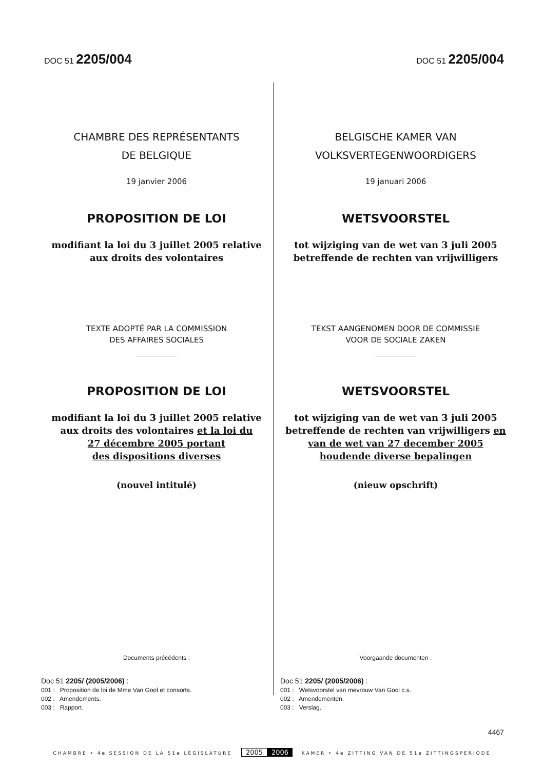DOC 51 2205/004
DOC 51 2205/004
CHAMBRE DES REPRÉSENTANTS
DE BELGIQUE
19 janvier 2006
PROPOSITION DE LOI
modifiant la loi du 3 juillet 2005 relative aux droits des volontaires
TEXTE ADOPTÉ PAR LA COMMISSION
DES AFFAIRES SOCIALES
PROPOSITION DE LOI
modifiant la loi du 3 juillet 2005 relative aux droits des volontaires et la loi du
27 décembre 2005 portant
des dispositions diverses
(nouvel intitulé)
Documents précédents :
Doc 51 2205/ (2005/2006) :
001 : Proposition de loi de Mme Van Gool et consorts.
002 : Amendements.
003 : Rapport.
BELGISCHE KAMER VAN
VOLKSVERTEGENWOORDIGERS
19 januari 2006
WETSVOORSTEL
tot wijziging van de wet van 3 juli 2005 betreffende de rechten van vrijwilligers
TEKST AANGENOMEN DOOR DE COMMISSIE
VOOR DE SOCIALE ZAKEN
WETSVOORSTEL
tot wijziging van de wet van 3 juli 2005 betreffende de rechten van vrijwilligers en
van de wet van 27 december 2005
houdende diverse bepalingen
(nieuw opschrift)
Voorgaande documenten :
Doc 51 2205/ (2005/2006) :
001 : Wetsvoorstel van mevrouw Van Gool c.s.
002 : Amendementen.
003 : Verslag.
4467
CHAMBRE • 4e SESSION DE LA 51e LÉGISLATURE 2005 2006 KAMER • 4e ZITTING VAN DE 51e ZITTINGSPERIODE